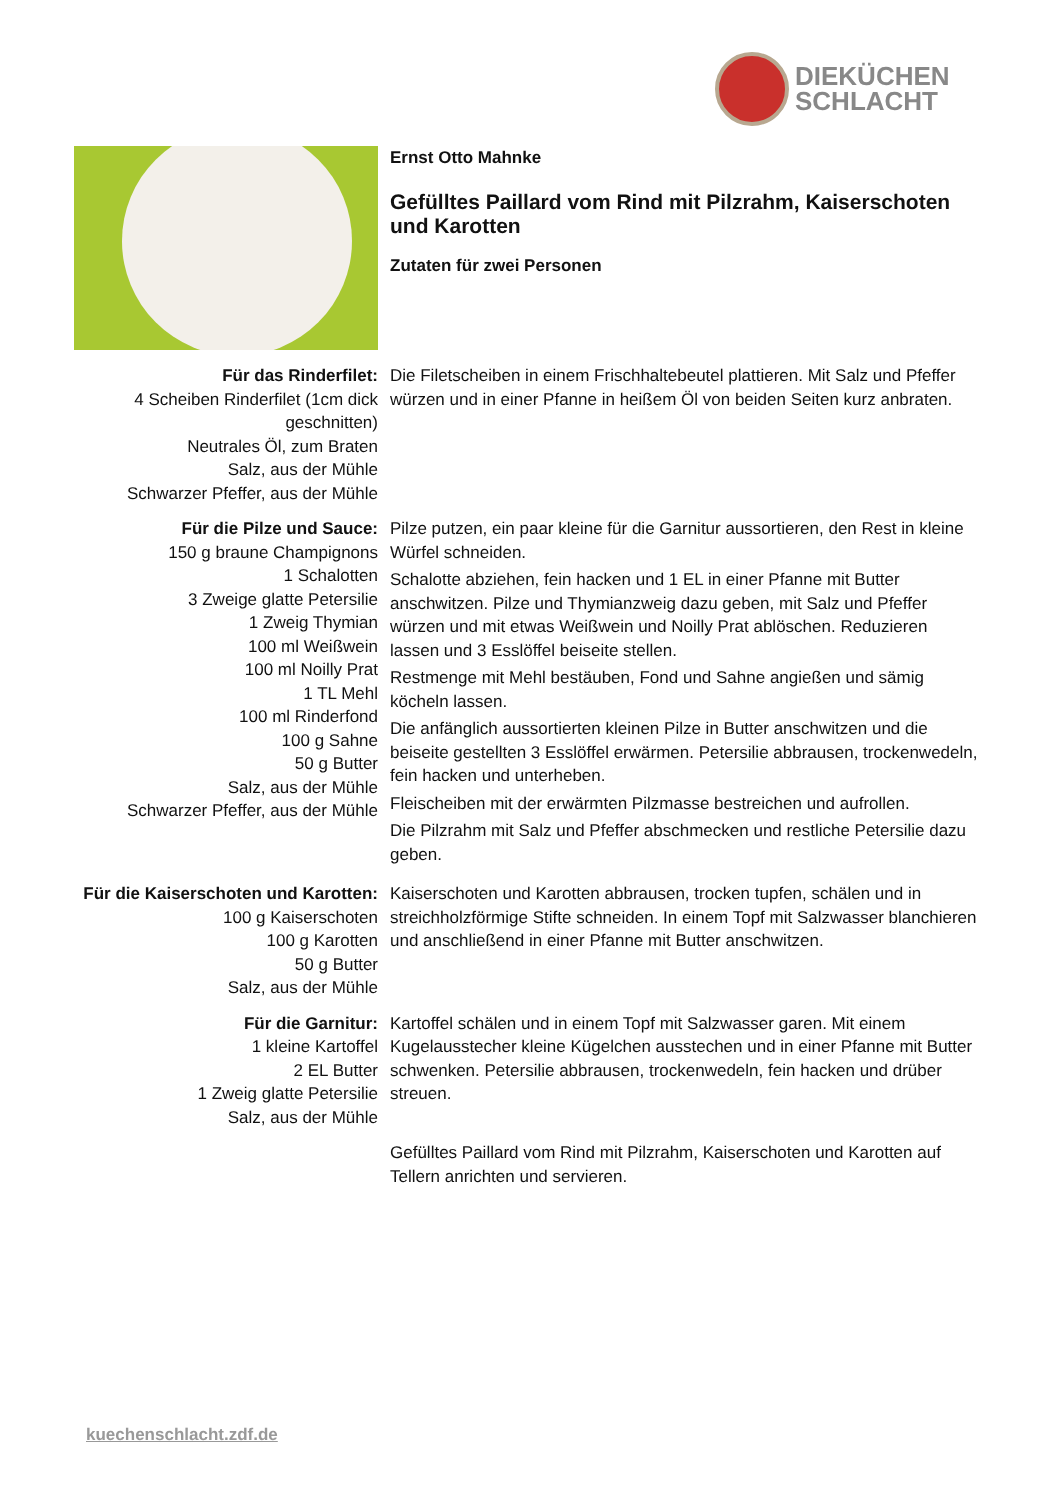DIEKÜCHEN
SCHLACHT
Ernst Otto Mahnke
Gefülltes Paillard vom Rind mit Pilzrahm, Kaiserschoten und Karotten
Zutaten für zwei Personen
Für das Rinderfilet:
4 Scheiben Rinderfilet (1cm dick geschnitten)
Neutrales Öl, zum Braten
Salz, aus der Mühle
Schwarzer Pfeffer, aus der Mühle
Die Filetscheiben in einem Frischhaltebeutel plattieren. Mit Salz und Pfeffer würzen und in einer Pfanne in heißem Öl von beiden Seiten kurz anbraten.
Für die Pilze und Sauce:
150 g braune Champignons
1 Schalotten
3 Zweige glatte Petersilie
1 Zweig Thymian
100 ml Weißwein
100 ml Noilly Prat
1 TL Mehl
100 ml Rinderfond
100 g Sahne
50 g Butter
Salz, aus der Mühle
Schwarzer Pfeffer, aus der Mühle
Pilze putzen, ein paar kleine für die Garnitur aussortieren, den Rest in kleine Würfel schneiden.
Schalotte abziehen, fein hacken und 1 EL in einer Pfanne mit Butter anschwitzen. Pilze und Thymianzweig dazu geben, mit Salz und Pfeffer würzen und mit etwas Weißwein und Noilly Prat ablöschen. Reduzieren lassen und 3 Esslöffel beiseite stellen.
Restmenge mit Mehl bestäuben, Fond und Sahne angießen und sämig köcheln lassen.
Die anfänglich aussortierten kleinen Pilze in Butter anschwitzen und die beiseite gestellten 3 Esslöffel erwärmen. Petersilie abbrausen, trockenwedeln, fein hacken und unterheben.
Fleischeiben mit der erwärmten Pilzmasse bestreichen und aufrollen.
Die Pilzrahm mit Salz und Pfeffer abschmecken und restliche Petersilie dazu geben.
Für die Kaiserschoten und Karotten:
100 g Kaiserschoten
100 g Karotten
50 g Butter
Salz, aus der Mühle
Kaiserschoten und Karotten abbrausen, trocken tupfen, schälen und in streichholzförmige Stifte schneiden. In einem Topf mit Salzwasser blanchieren und anschließend in einer Pfanne mit Butter anschwitzen.
Für die Garnitur:
1 kleine Kartoffel
2 EL Butter
1 Zweig glatte Petersilie
Salz, aus der Mühle
Kartoffel schälen und in einem Topf mit Salzwasser garen. Mit einem Kugelausstecher kleine Kügelchen ausstechen und in einer Pfanne mit Butter schwenken. Petersilie abbrausen, trockenwedeln, fein hacken und drüber streuen.
Gefülltes Paillard vom Rind mit Pilzrahm, Kaiserschoten und Karotten auf Tellern anrichten und servieren.
kuechenschlacht.zdf.de